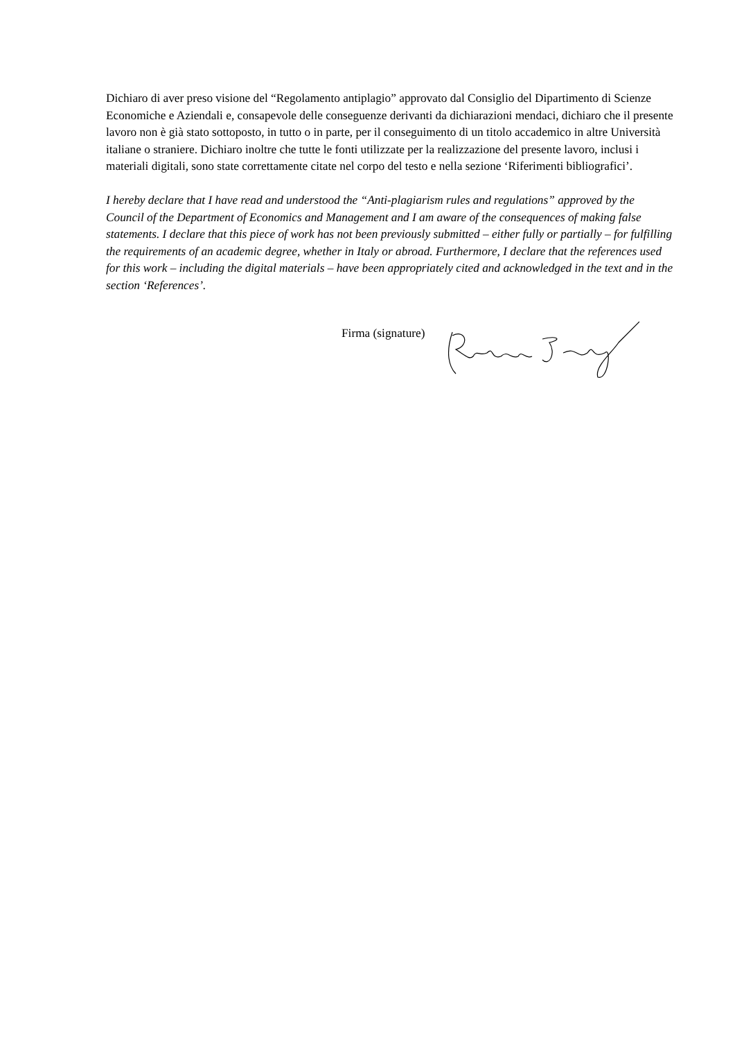Dichiaro di aver preso visione del “Regolamento antiplagio” approvato dal Consiglio del Dipartimento di Scienze Economiche e Aziendali e, consapevole delle conseguenze derivanti da dichiarazioni mendaci, dichiaro che il presente lavoro non è già stato sottoposto, in tutto o in parte, per il conseguimento di un titolo accademico in altre Università italiane o straniere. Dichiaro inoltre che tutte le fonti utilizzate per la realizzazione del presente lavoro, inclusi i materiali digitali, sono state correttamente citate nel corpo del testo e nella sezione ‘Riferimenti bibliografici’.
I hereby declare that I have read and understood the “Anti-plagiarism rules and regulations” approved by the Council of the Department of Economics and Management and I am aware of the consequences of making false statements. I declare that this piece of work has not been previously submitted – either fully or partially – for fulfilling the requirements of an academic degree, whether in Italy or abroad. Furthermore, I declare that the references used for this work – including the digital materials – have been appropriately cited and acknowledged in the text and in the section ‘References’.
Firma (signature)